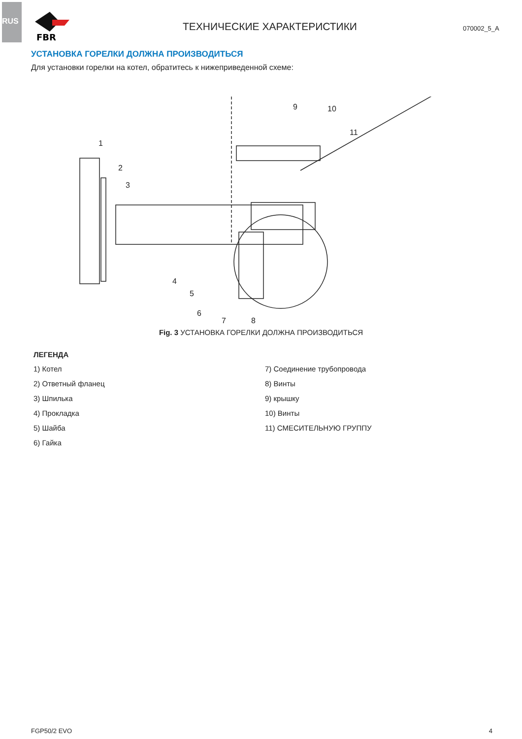RUS
FBR
ТЕХНИЧЕСКИЕ ХАРАКТЕРИСТИКИ
070002_5_A
УСТАНОВКА ГОРЕЛКИ ДОЛЖНА ПРОИЗВОДИТЬСЯ
Для установки горелки на котел, обратитесь к нижеприведенной схеме:
1
2
3
4
5
6
7
8
9
10
11
Fig. 3 УСТАНОВКА ГОРЕЛКИ ДОЛЖНА ПРОИЗВОДИТЬСЯ
ЛЕГЕНДА
1) Котел
2) Ответный фланец
3) Шпилька
4) Прокладка
5) Шайба
6) Гайка
7) Соединение трубопровода
8) Винты
9) крышку
10) Винты
11) СМЕСИТЕЛЬНУЮ ГРУППУ
FGP50/2 EVO 4